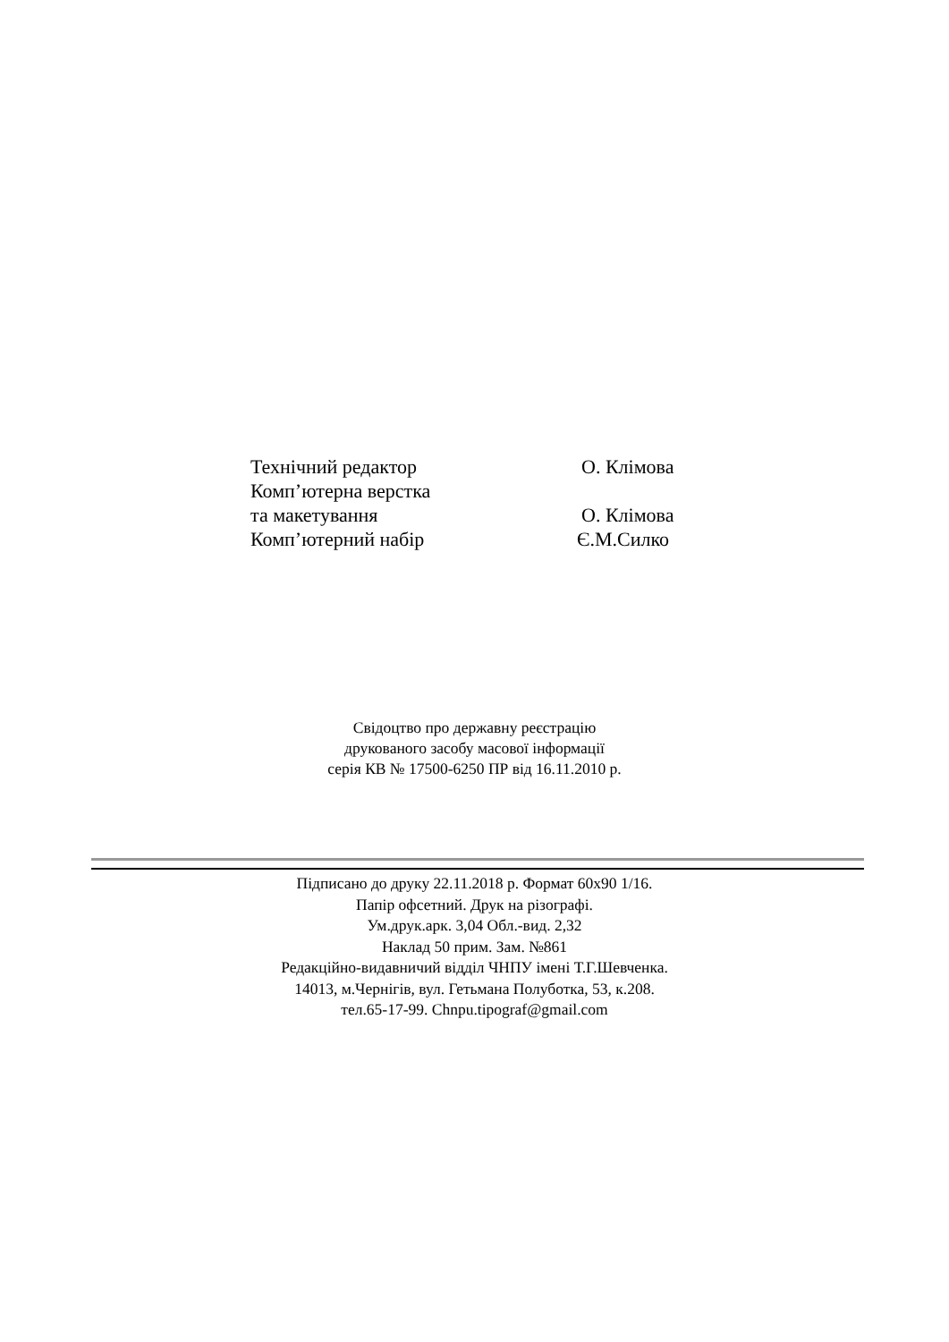Технічний редактор О. Клімова
Комп’ютерна верстка
та макетування О. Клімова
Комп’ютерний набір Є.М.Силко
Свідоцтво про державну реєстрацію
друкованого засобу масової інформації
серія КВ № 17500-6250 ПР від 16.11.2010 р.
Підписано до друку 22.11.2018 р. Формат 60х90 1/16.
Папір офсетний. Друк на різографі.
Ум.друк.арк. 3,04 Обл.-вид. 2,32
Наклад 50 прим. Зам. №861
Редакційно-видавничий відділ ЧНПУ імені Т.Г.Шевченка.
14013, м.Чернігів, вул. Гетьмана Полуботка, 53, к.208.
тел.65-17-99. Chnpu.tipograf@gmail.com